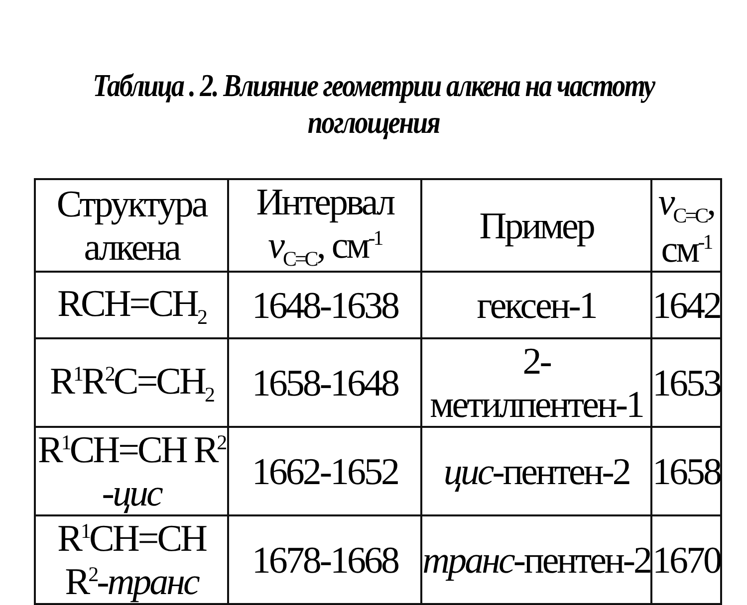Таблица . 2. Влияние геометрии алкена на частоту поглощения
| Структура алкена | Интервал ν<sub>C=C</sub>, см<sup>-1</sup> | Пример | ν<sub>C=C</sub>, см<sup>-1</sup> |
| RCH=CH<sub>2</sub> | 1648-1638 | гексен-1 | 1642 |
| R<sup>1</sup>R<sup>2</sup>C=CH<sub>2</sub> | 1658-1648 | 2-метилпентен-1 | 1653 |
| R<sup>1</sup>CH=CH R<sup>2</sup> - цис | 1662-1652 | цис -пентен-2 | 1658 |
| R<sup>1</sup>CH=CH R<sup>2</sup>- транс | 1678-1668 | транс -пентен-2 | 1670 |